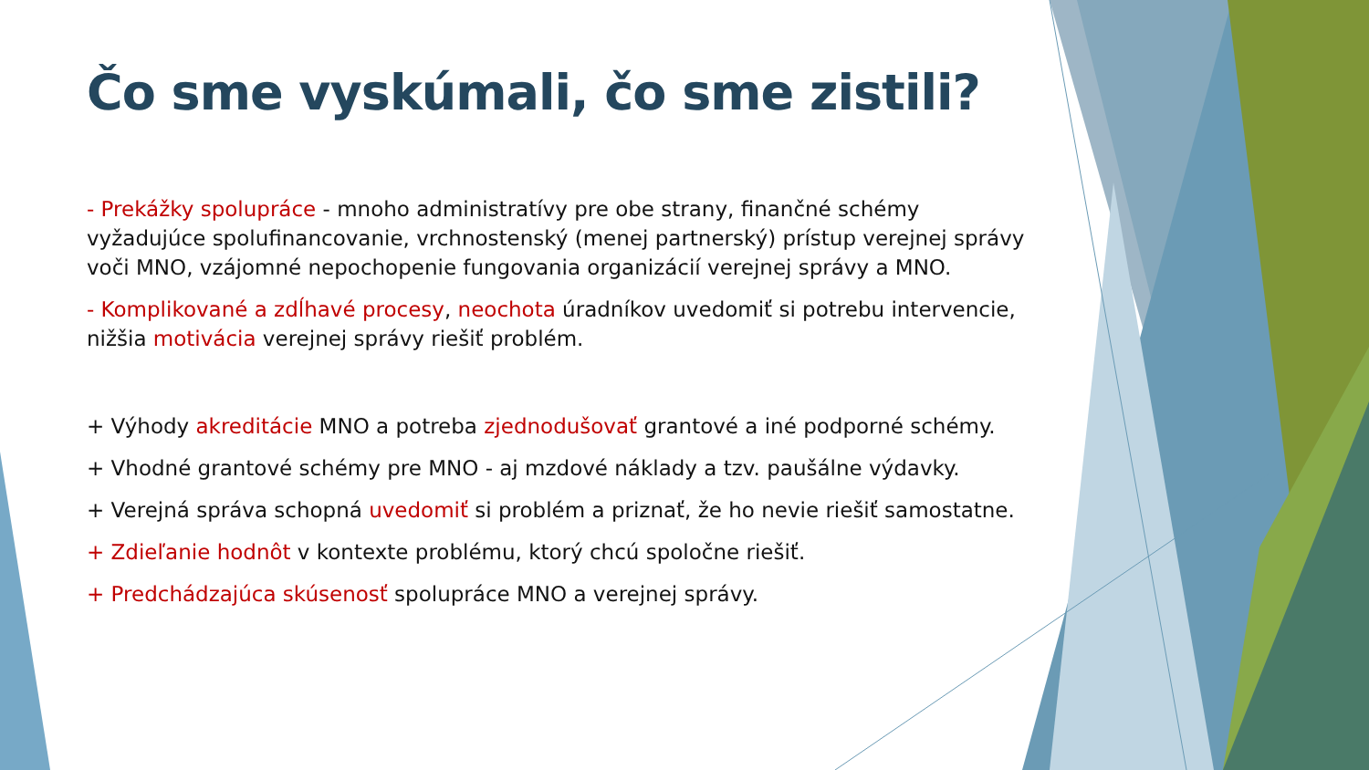Čo sme vyskúmali, čo sme zistili?
- Prekážky spolupráce - mnoho administratívy pre obe strany, finančné schémy vyžadujúce spolufinancovanie, vrchnostenský (menej partnerský) prístup verejnej správy voči MNO, vzájomné nepochopenie fungovania organizácií verejnej správy a MNO.
- Komplikované a zdĺhavé procesy, neochota úradníkov uvedomiť si potrebu intervencie, nižšia motivácia verejnej správy riešiť problém.
+ Výhody akreditácie MNO a potreba zjednodušovať grantové a iné podporné schémy.
+ Vhodné grantové schémy pre MNO - aj mzdové náklady a tzv. paušálne výdavky.
+ Verejná správa schopná uvedomiť si problém a priznať, že ho nevie riešiť samostatne.
+ Zdieľanie hodnôt v kontexte problému, ktorý chcú spoločne riešiť.
+ Predchádzajúca skúsenosť spolupráce MNO a verejnej správy.